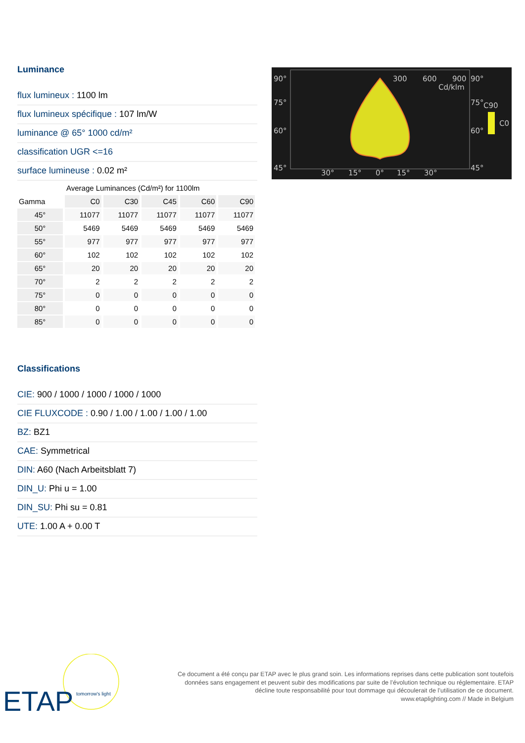Luminance
flux lumineux : 1100 lm
flux lumineux spécifique : 107 lm/W
luminance @ 65° 1000 cd/m²
classification UGR <=16
surface lumineuse : 0.02 m²
| | Average Luminances (Cd/m²) for 1100lm | | | | |
| --- | --- | --- | --- | --- | --- |
| Gamma | C0 | C30 | C45 | C60 | C90 |
| 45° | 11077 | 11077 | 11077 | 11077 | 11077 |
| 50° | 5469 | 5469 | 5469 | 5469 | 5469 |
| 55° | 977 | 977 | 977 | 977 | 977 |
| 60° | 102 | 102 | 102 | 102 | 102 |
| 65° | 20 | 20 | 20 | 20 | 20 |
| 70° | 2 | 2 | 2 | 2 | 2 |
| 75° | 0 | 0 | 0 | 0 | 0 |
| 80° | 0 | 0 | 0 | 0 | 0 |
| 85° | 0 | 0 | 0 | 0 | 0 |
Classifications
CIE: 900 / 1000 / 1000 / 1000 / 1000
CIE FLUXCODE : 0.90 / 1.00 / 1.00 / 1.00 / 1.00
BZ: BZ1
CAE: Symmetrical
DIN: A60 (Nach Arbeitsblatt 7)
DIN_U: Phi u = 1.00
DIN_SU: Phi su = 0.81
UTE: 1.00 A + 0.00 T
90°
75°
60°
45°
300
600
900
90°
Cd/klm
75°
60°
45°
C90
C0
30°
15°
0°
15°
30°
ETAP
tomorrow's light
Ce document a été conçu par ETAP avec le plus grand soin. Les informations reprises dans cette publication sont toutefois données sans engagement et peuvent subir des modifications par suite de l’évolution technique ou réglementaire. ETAP décline toute responsabilité pour tout dommage qui découlerait de l’utilisation de ce document.
www.etaplighting.com // Made in Belgium